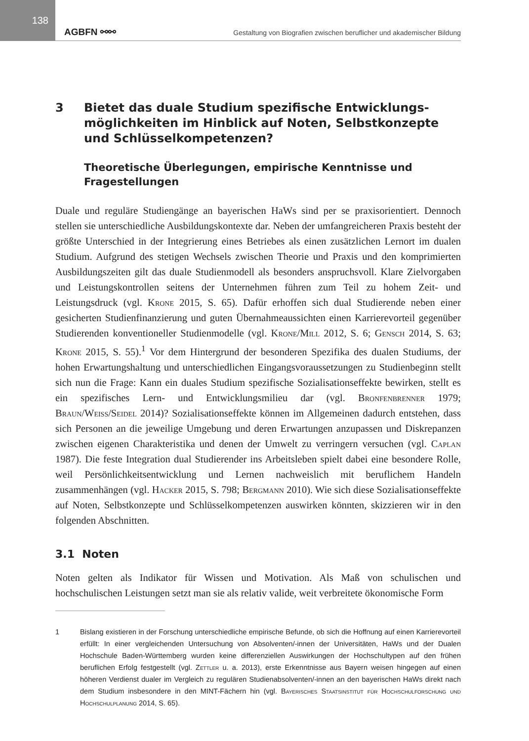138
AGBFN ⚯⚯
Gestaltung von Biografien zwischen beruflicher und akademischer Bildung
3 Bietet das duale Studium spezifische Entwicklungs­möglichkeiten im Hinblick auf Noten, Selbstkonzepte und Schlüsselkompetenzen?
Theoretische Überlegungen, empirische Kenntnisse und Fragestellungen
Duale und reguläre Studiengänge an bayerischen HaWs sind per se praxisorientiert. Dennoch stellen sie unterschiedliche Ausbildungskontexte dar. Neben der umfangreicheren Praxis besteht der größte Unterschied in der Integrierung eines Betriebes als einen zusätzlichen Lernort im dualen Studium. Aufgrund des stetigen Wechsels zwischen Theorie und Praxis und den komprimierten Ausbildungszeiten gilt das duale Studienmodell als besonders anspruchsvoll. Klare Zielvorgaben und Leistungskontrollen seitens der Unternehmen führen zum Teil zu hohem Zeit- und Leistungsdruck (vgl. Krone 2015, S. 65). Dafür erhoffen sich dual Studierende neben einer gesicherten Studienfinanzierung und guten Übernahmeaussichten einen Karrierevorteil gegenüber Studierenden konventioneller Studienmodelle (vgl. Krone/Mill 2012, S. 6; Gensch 2014, S. 63; Krone 2015, S. 55).<sup>1</sup> Vor dem Hintergrund der besonderen Spezifika des dualen Studiums, der hohen Erwartungshaltung und unterschiedlichen Eingangsvoraussetzungen zu Studienbeginn stellt sich nun die Frage: Kann ein duales Studium spezifische Sozialisationseffekte bewirken, stellt es ein spezifisches Lern- und Entwicklungsmilieu dar (vgl. Bronfenbrenner 1979; Braun/Weiss/Seidel 2014)? Sozialisationseffekte können im Allgemeinen dadurch entstehen, dass sich Personen an die jeweilige Umgebung und deren Erwartungen anzupassen und Diskrepanzen zwischen eigenen Charakteristika und denen der Umwelt zu verringern versuchen (vgl. Caplan 1987). Die feste Integration dual Studierender ins Arbeitsleben spielt dabei eine besondere Rolle, weil Persönlichkeitsentwicklung und Lernen nachweislich mit beruflichem Handeln zusammenhängen (vgl. Hacker 2015, S. 798; Bergmann 2010). Wie sich diese Sozialisationseffekte auf Noten, Selbstkonzepte und Schlüsselkompetenzen auswirken könnten, skizzieren wir in den folgenden Abschnitten.
3.1 Noten
Noten gelten als Indikator für Wissen und Motivation. Als Maß von schulischen und hochschulischen Leistungen setzt man sie als relativ valide, weit verbreitete ökonomische Form
1 Bislang existieren in der Forschung unterschiedliche empirische Befunde, ob sich die Hoffnung auf einen Karrierevorteil erfüllt: In einer vergleichenden Untersuchung von Absolventen/-innen der Universitäten, HaWs und der Dualen Hochschule Baden-Württemberg wurden keine differenziellen Auswirkungen der Hochschultypen auf den frühen beruflichen Erfolg festgestellt (vgl. Zettler u. a. 2013), erste Erkenntnisse aus Bayern weisen hingegen auf einen höheren Verdienst dualer im Vergleich zu regulären Studienabsolventen/-innen an den bayerischen HaWs direkt nach dem Studium insbesondere in den MINT-Fächern hin (vgl. Bayerisches Staatsinstitut für Hochschulforschung und Hochschulplanung 2014, S. 65).